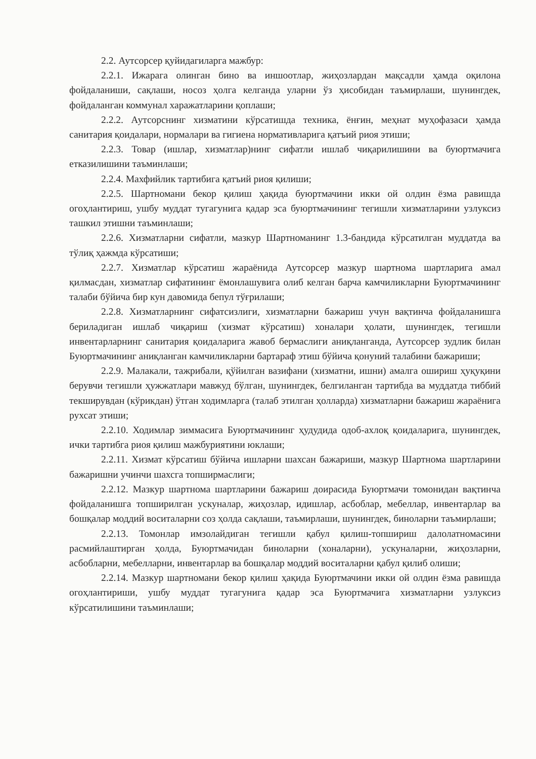2.2. Аутсорсер қуйидагиларга мажбур:
2.2.1. Ижарага олинган бино ва иншоотлар, жиҳозлардан мақсадли ҳамда оқилона фойдаланиши, сақлаши, носоз ҳолга келганда уларни ўз ҳисобидан таъмирлаши, шунингдек, фойдаланган коммунал харажатларини қоплаши;
2.2.2. Аутсорснинг хизматини кўрсатишда техника, ёнғин, меҳнат муҳофазаси ҳамда санитария қоидалари, нормалари ва гигиена нормативларига қатъий риоя этиши;
2.2.3. Товар (ишлар, хизматлар)нинг сифатли ишлаб чиқарилишини ва буюртмачига етказилишини таъминлаши;
2.2.4. Махфийлик тартибига қатъий риоя қилиши;
2.2.5. Шартномани бекор қилиш ҳақида буюртмачини икки ой олдин ёзма равишда огоҳлантириш, ушбу муддат тугагунига қадар эса буюртмачининг тегишли хизматларини узлуксиз ташкил этишни таъминлаши;
2.2.6. Хизматларни сифатли, мазкур Шартноманинг 1.3-бандида кўрсатилган муддатда ва тўлиқ ҳажмда кўрсатиши;
2.2.7. Хизматлар кўрсатиш жараёнида Аутсорсер мазкур шартнома шартларига амал қилмасдан, хизматлар сифатининг ёмонлашувига олиб келган барча камчиликларни Буюртмачининг талаби бўйича бир кун давомида бепул тўғрилаши;
2.2.8. Хизматларнинг сифатсизлиги, хизматларни бажариш учун вақтинча фойдаланишга бериладиган ишлаб чиқариш (хизмат кўрсатиш) хоналари ҳолати, шунингдек, тегишли инвентарларнинг санитария қоидаларига жавоб бермаслиги аниқланганда, Аутсорсер зудлик билан Буюртмачининг аниқланган камчиликларни бартараф этиш бўйича қонуний талабини бажариши;
2.2.9. Малакали, тажрибали, қўйилган вазифани (хизматни, ишни) амалга ошириш ҳуқуқини берувчи тегишли ҳужжатлари мавжуд бўлган, шунингдек, белгиланган тартибда ва муддатда тиббий текширувдан (кўрикдан) ўтган ходимларга (талаб этилган ҳолларда) хизматларни бажариш жараёнига рухсат этиши;
2.2.10. Ходимлар зиммасига Буюртмачининг ҳудудида одоб-ахлоқ қоидаларига, шунингдек, ички тартибга риоя қилиш мажбуриятини юклаши;
2.2.11. Хизмат кўрсатиш бўйича ишларни шахсан бажариши, мазкур Шартнома шартларини бажаришни учинчи шахсга топширмаслиги;
2.2.12. Мазкур шартнома шартларини бажариш доирасида Буюртмачи томонидан вақтинча фойдаланишга топширилган ускуналар, жиҳозлар, идишлар, асбоблар, мебеллар, инвентарлар ва бошқалар моддий воситаларни соз ҳолда сақлаши, таъмирлаши, шунингдек, биноларни таъмирлаши;
2.2.13. Томонлар имзолайдиган тегишли қабул қилиш-топшириш далолатномасини расмийлаштирган ҳолда, Буюртмачидан биноларни (хоналарни), ускуналарни, жиҳозларни, асбобларни, мебелларни, инвентарлар ва бошқалар моддий воситаларни қабул қилиб олиши;
2.2.14. Мазкур шартномани бекор қилиш ҳақида Буюртмачини икки ой олдин ёзма равишда огоҳлантириши, ушбу муддат тугагунига қадар эса Буюртмачига хизматларни узлуксиз кўрсатилишини таъминлаши;